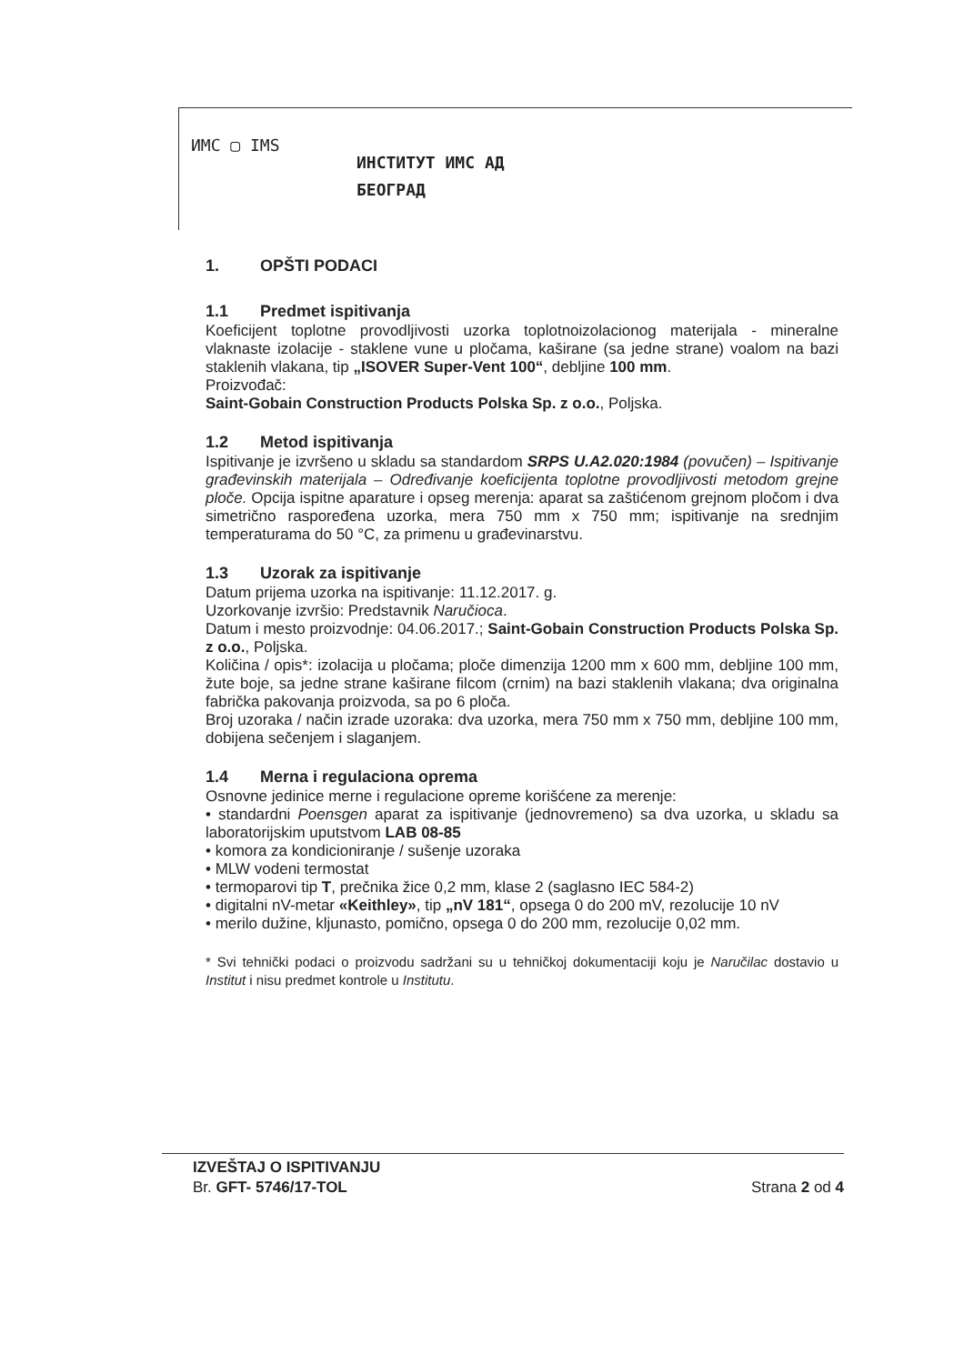ИМС ▢ IMS
ИНСТИТУТ ИМС АД
БЕОГРАД
1. OPŠTI PODACI
1.1 Predmet ispitivanja
Koeficijent toplotne provodljivosti uzorka toplotnoizolacionog materijala - mineralne vlaknaste izolacije - staklene vune u pločama, kaširane (sa jedne strane) voalom na bazi staklenih vlakana, tip „ISOVER Super-Vent 100“, debljine 100 mm.
Proizvođač:
Saint-Gobain Construction Products Polska Sp. z o.o., Poljska.
1.2 Metod ispitivanja
Ispitivanje je izvršeno u skladu sa standardom SRPS U.A2.020:1984 (povučen) – Ispitivanje građevinskih materijala – Određivanje koeficijenta toplotne provodljivosti metodom grejne ploče. Opcija ispitne aparature i opseg merenja: aparat sa zaštićenom grejnom pločom i dva simetrično raspoređena uzorka, mera 750 mm x 750 mm; ispitivanje na srednjim temperaturama do 50 °C, za primenu u građevinarstvu.
1.3 Uzorak za ispitivanje
Datum prijema uzorka na ispitivanje: 11.12.2017. g.
Uzorkovanje izvršio: Predstavnik Naručioca.
Datum i mesto proizvodnje: 04.06.2017.; Saint-Gobain Construction Products Polska Sp. z o.o., Poljska.
Količina / opis*: izolacija u pločama; ploče dimenzija 1200 mm x 600 mm, debljine 100 mm, žute boje, sa jedne strane kaširane filcom (crnim) na bazi staklenih vlakana; dva originalna fabrička pakovanja proizvoda, sa po 6 ploča.
Broj uzoraka / način izrade uzoraka: dva uzorka, mera 750 mm x 750 mm, debljine 100 mm, dobijena sečenjem i slaganjem.
1.4 Merna i regulaciona oprema
Osnovne jedinice merne i regulacione opreme korišćene za merenje:
• standardni Poensgen aparat za ispitivanje (jednovremeno) sa dva uzorka, u skladu sa laboratorijskim uputstvom LAB 08-85
• komora za kondicioniranje / sušenje uzoraka
• MLW vodeni termostat
• termoparovi tip T, prečnika žice 0,2 mm, klase 2 (saglasno IEC 584-2)
• digitalni nV-metar «Keithley», tip „nV 181“, opsega 0 do 200 mV, rezolucije 10 nV
• merilo dužine, kljunasto, pomično, opsega 0 do 200 mm, rezolucije 0,02 mm.
* Svi tehnički podaci o proizvodu sadržani su u tehničkoj dokumentaciji koju je Naručilac dostavio u Institut i nisu predmet kontrole u Institutu.
IZVEŠTAJ O ISPITIVANJU
Br. GFT- 5746/17-TOL Strana 2 od 4